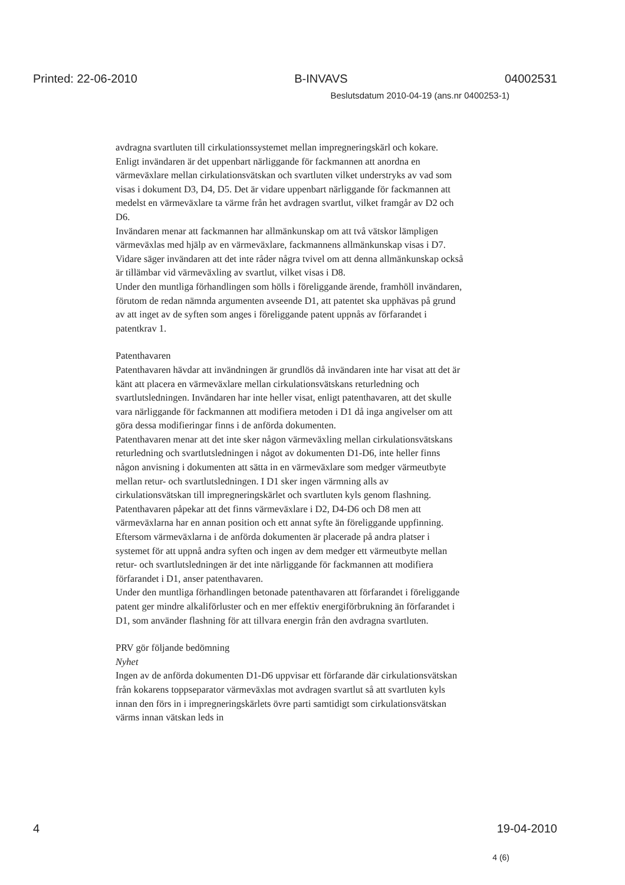Printed: 22-06-2010 B-INVAVS 04002531
Beslutsdatum 2010-04-19 (ans.nr 0400253-1)
avdragna svartluten till cirkulationssystemet mellan impregneringskärl och kokare.
Enligt invändaren är det uppenbart närliggande för fackmannen att anordna en värmeväxlare mellan cirkulationsvätskan och svartluten vilket understryks av vad som visas i dokument D3, D4, D5. Det är vidare uppenbart närliggande för fackmannen att medelst en värmeväxlare ta värme från het avdragen svartlut, vilket framgår av D2 och D6.
Invändaren menar att fackmannen har allmänkunskap om att två vätskor lämpligen värmeväxlas med hjälp av en värmeväxlare, fackmannens allmänkunskap visas i D7. Vidare säger invändaren att det inte råder några tvivel om att denna allmänkunskap också är tillämbar vid värmeväxling av svartlut, vilket visas i D8.
Under den muntliga förhandlingen som hölls i föreliggande ärende, framhöll invändaren, förutom de redan nämnda argumenten avseende D1, att patentet ska upphävas på grund av att inget av de syften som anges i föreliggande patent uppnås av förfarandet i patentkrav 1.
Patenthavaren
Patenthavaren hävdar att invändningen är grundlös då invändaren inte har visat att det är känt att placera en värmeväxlare mellan cirkulationsvätskans returledning och svartlutsledningen. Invändaren har inte heller visat, enligt patenthavaren, att det skulle vara närliggande för fackmannen att modifiera metoden i D1 då inga angivelser om att göra dessa modifieringar finns i de anförda dokumenten.
Patenthavaren menar att det inte sker någon värmeväxling mellan cirkulationsvätskans returledning och svartlutsledningen i något av dokumenten D1-D6, inte heller finns någon anvisning i dokumenten att sätta in en värmeväxlare som medger värmeutbyte mellan retur- och svartlutsledningen. I D1 sker ingen värmning alls av cirkulationsvätskan till impregneringskärlet och svartluten kyls genom flashning. Patenthavaren påpekar att det finns värmeväxlare i D2, D4-D6 och D8 men att värmeväxlarna har en annan position och ett annat syfte än föreliggande uppfinning. Eftersom värmeväxlarna i de anförda dokumenten är placerade på andra platser i systemet för att uppnå andra syften och ingen av dem medger ett värmeutbyte mellan retur- och svartlutsledningen är det inte närliggande för fackmannen att modifiera förfarandet i D1, anser patenthavaren.
Under den muntliga förhandlingen betonade patenthavaren att förfarandet i föreliggande patent ger mindre alkaliförluster och en mer effektiv energiförbrukning än förfarandet i D1, som använder flashning för att tillvara energin från den avdragna svartluten.
PRV gör följande bedömning
Nyhet
Ingen av de anförda dokumenten D1-D6 uppvisar ett förfarande där cirkulationsvätskan från kokarens toppseparator värmeväxlas mot avdragen svartlut så att svartluten kyls innan den förs in i impregneringskärlets övre parti samtidigt som cirkulationsvätskan värms innan vätskan leds in
4 19-04-2010
4 (6)